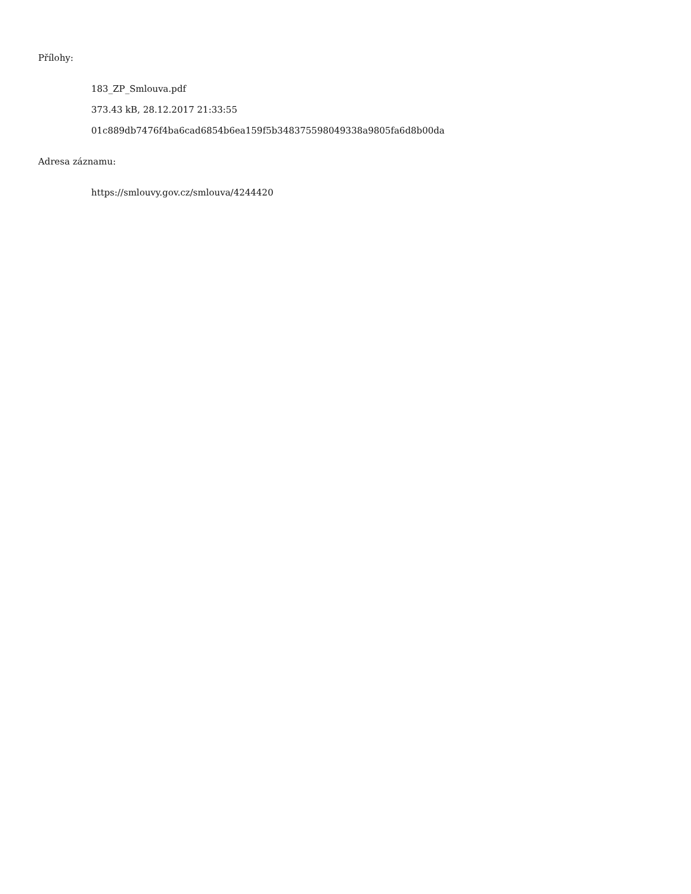Přílohy:
183_ZP_Smlouva.pdf
373.43 kB, 28.12.2017 21:33:55
01c889db7476f4ba6cad6854b6ea159f5b348375598049338a9805fa6d8b00da
Adresa záznamu:
https://smlouvy.gov.cz/smlouva/4244420